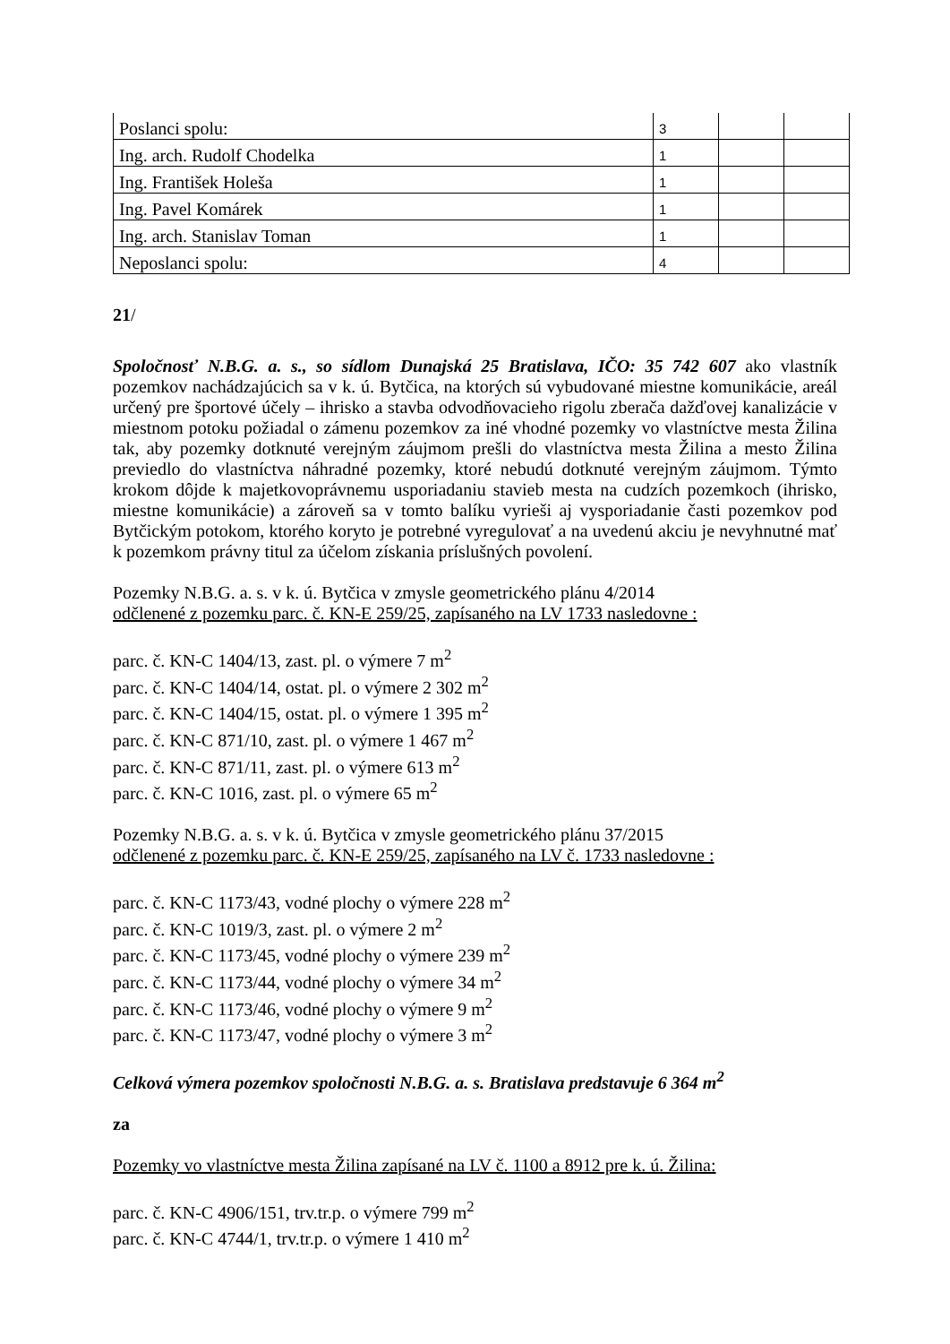| Poslanci spolu: | 3 | | |
| Ing. arch. Rudolf Chodelka | 1 | | |
| Ing. František Holeša | 1 | | |
| Ing. Pavel Komárek | 1 | | |
| Ing. arch. Stanislav Toman | 1 | | |
| Neposlanci spolu: | 4 | | |
21/
Spoločnosť N.B.G. a. s., so sídlom Dunajská 25 Bratislava, IČO: 35 742 607 ako vlastník pozemkov nachádzajúcich sa v k. ú. Bytčica, na ktorých sú vybudované miestne komunikácie, areál určený pre športové účely – ihrisko a stavba odvodňovacieho rigolu zberača dažďovej kanalizácie v miestnom potoku požiadal o zámenu pozemkov za iné vhodné pozemky vo vlastníctve mesta Žilina tak, aby pozemky dotknuté verejným záujmom prešli do vlastníctva mesta Žilina a mesto Žilina previedlo do vlastníctva náhradné pozemky, ktoré nebudú dotknuté verejným záujmom. Týmto krokom dôjde k majetkovoprávnemu usporiadaniu stavieb mesta na cudzích pozemkoch (ihrisko, miestne komunikácie) a zároveň sa v tomto balíku vyrieši aj vysporiadanie časti pozemkov pod Bytčickým potokom, ktorého koryto je potrebné vyregulovať a na uvedenú akciu je nevyhnutné mať k pozemkom právny titul za účelom získania príslušných povolení.
Pozemky N.B.G. a. s. v k. ú. Bytčica v zmysle geometrického plánu 4/2014
odčlenené z pozemku parc. č. KN-E 259/25, zapísaného na LV 1733 nasledovne :
parc. č. KN-C 1404/13, zast. pl. o výmere 7 m<sup>2</sup>
parc. č. KN-C 1404/14, ostat. pl. o výmere 2 302 m<sup>2</sup>
parc. č. KN-C 1404/15, ostat. pl. o výmere 1 395 m<sup>2</sup>
parc. č. KN-C 871/10, zast. pl. o výmere 1 467 m<sup>2</sup>
parc. č. KN-C 871/11, zast. pl. o výmere 613 m<sup>2</sup>
parc. č. KN-C 1016, zast. pl. o výmere 65 m<sup>2</sup>
Pozemky N.B.G. a. s. v k. ú. Bytčica v zmysle geometrického plánu 37/2015
odčlenené z pozemku parc. č. KN-E 259/25, zapísaného na LV č. 1733 nasledovne :
parc. č. KN-C 1173/43, vodné plochy o výmere 228 m<sup>2</sup>
parc. č. KN-C 1019/3, zast. pl. o výmere 2 m<sup>2</sup>
parc. č. KN-C 1173/45, vodné plochy o výmere 239 m<sup>2</sup>
parc. č. KN-C 1173/44, vodné plochy o výmere 34 m<sup>2</sup>
parc. č. KN-C 1173/46, vodné plochy o výmere 9 m<sup>2</sup>
parc. č. KN-C 1173/47, vodné plochy o výmere 3 m<sup>2</sup>
Celková výmera pozemkov spoločnosti N.B.G. a. s. Bratislava predstavuje 6 364 m<sup>2</sup>
za
Pozemky vo vlastníctve mesta Žilina zapísané na LV č. 1100 a 8912 pre k. ú. Žilina:
parc. č. KN-C 4906/151, trv.tr.p. o výmere 799 m<sup>2</sup>
parc. č. KN-C 4744/1, trv.tr.p. o výmere 1 410 m<sup>2</sup>